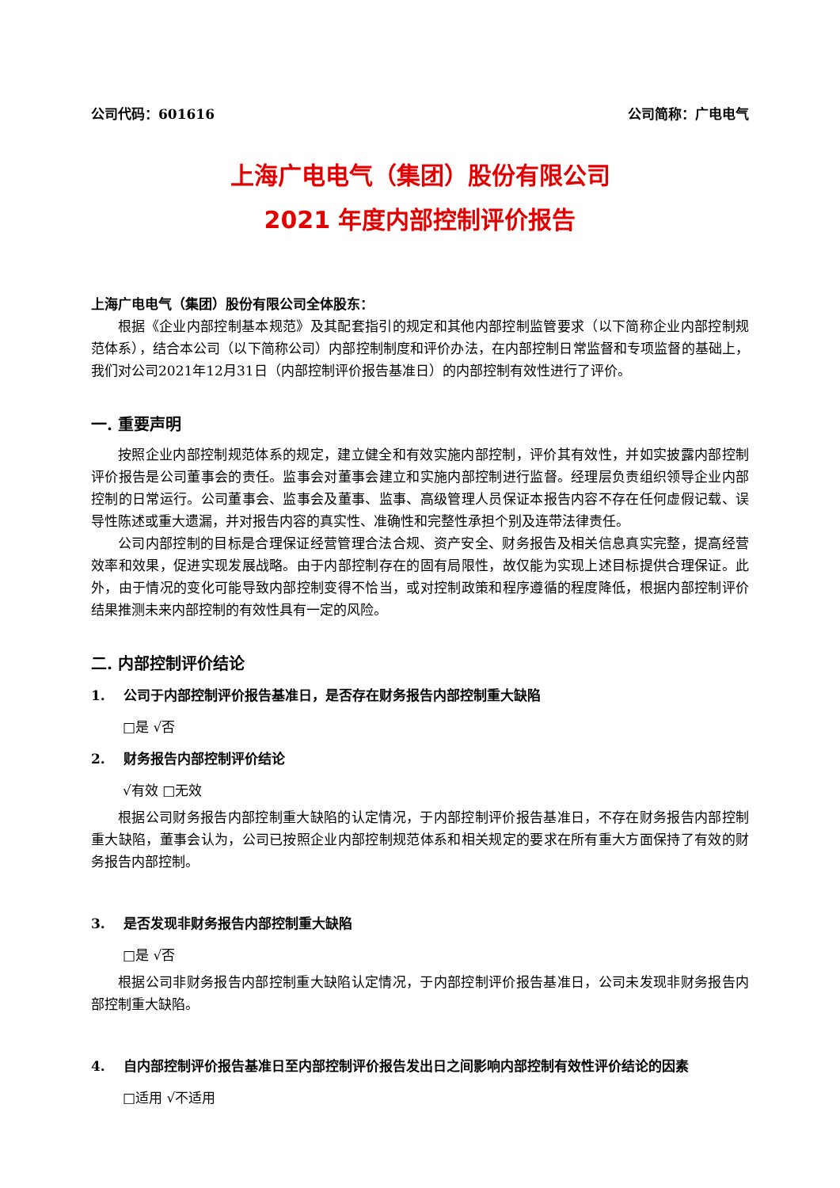公司代码：601616 公司简称：广电电气
上海广电电气（集团）股份有限公司
2021 年度内部控制评价报告
上海广电电气（集团）股份有限公司全体股东：
根据《企业内部控制基本规范》及其配套指引的规定和其他内部控制监管要求（以下简称企业内部控制规范体系），结合本公司（以下简称公司）内部控制制度和评价办法，在内部控制日常监督和专项监督的基础上，我们对公司2021年12月31日（内部控制评价报告基准日）的内部控制有效性进行了评价。
一. 重要声明
按照企业内部控制规范体系的规定，建立健全和有效实施内部控制，评价其有效性，并如实披露内部控制评价报告是公司董事会的责任。监事会对董事会建立和实施内部控制进行监督。经理层负责组织领导企业内部控制的日常运行。公司董事会、监事会及董事、监事、高级管理人员保证本报告内容不存在任何虚假记载、误导性陈述或重大遗漏，并对报告内容的真实性、准确性和完整性承担个别及连带法律责任。
公司内部控制的目标是合理保证经营管理合法合规、资产安全、财务报告及相关信息真实完整，提高经营效率和效果，促进实现发展战略。由于内部控制存在的固有局限性，故仅能为实现上述目标提供合理保证。此外，由于情况的变化可能导致内部控制变得不恰当，或对控制政策和程序遵循的程度降低，根据内部控制评价结果推测未来内部控制的有效性具有一定的风险。
二. 内部控制评价结论
1. 公司于内部控制评价报告基准日，是否存在财务报告内部控制重大缺陷
□是 √否
2. 财务报告内部控制评价结论
√有效 □无效
根据公司财务报告内部控制重大缺陷的认定情况，于内部控制评价报告基准日，不存在财务报告内部控制重大缺陷，董事会认为，公司已按照企业内部控制规范体系和相关规定的要求在所有重大方面保持了有效的财务报告内部控制。
3. 是否发现非财务报告内部控制重大缺陷
□是 √否
根据公司非财务报告内部控制重大缺陷认定情况，于内部控制评价报告基准日，公司未发现非财务报告内部控制重大缺陷。
4. 自内部控制评价报告基准日至内部控制评价报告发出日之间影响内部控制有效性评价结论的因素
□适用 √不适用